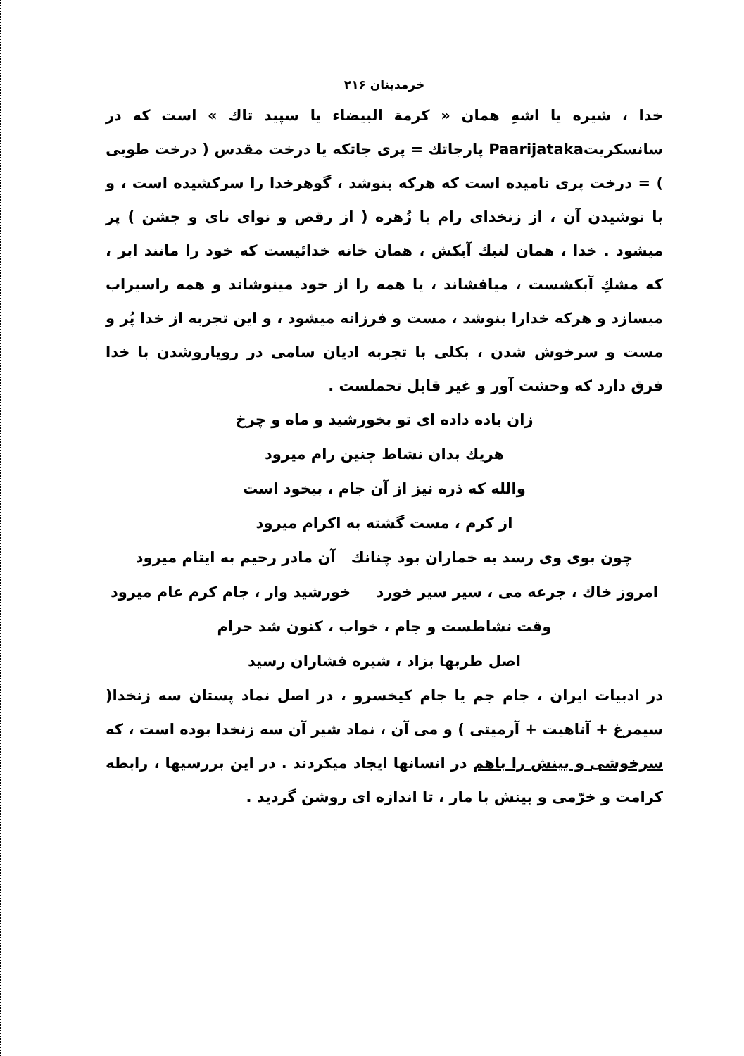خرمدینان ۲۱۶
خدا ، شیره یا اشهِ همان « کرمة البیضاء یا سپید تاك » است که در سانسکریتPaarijataka پارجاتك = پری جاتکه یا درخت مقدس ( درخت طوبی ) = درخت پری نامیده است که هرکه بنوشد ، گوهرخدا را سرکشیده است ، و با نوشیدن آن ، از زنخدای رام یا زُهره ( از رقص و نوای نای و جشن ) پر میشود . خدا ، همان لنبك آبکش ، همان خانه خدائیست که خود را مانند ابر ، که مشكِ آبکشست ، میافشاند ، یا همه را از خود مینوشاند و همه راسیراب میسازد و هرکه خدارا بنوشد ، مست و فرزانه میشود ، و این تجربه از خدا پُر و مست و سرخوش شدن ، بکلی با تجربه ادیان سامی در رویاروشدن با خدا فرق دارد که وحشت آور و غیر قابل تحملست .
زان باده داده ای تو بخورشید و ماه و چرخ
هریك بدان نشاط چنین رام میرود
والله که ذره نیز از آن جام ، بیخود است
از کرم ، مست گشته به اکرام میرود
چون بوی وی رسد به خماران بود چنانك آن مادر رحیم به ایتام میرود
امروز خاك ، جرعه می ، سیر سیر خورد خورشید وار ، جام کرم عام میرود
وقت نشاطست و جام ، خواب ، کنون شد حرام
اصل طربها بزاد ، شیره فشاران رسید
در ادبیات ایران ، جام جم یا جام کیخسرو ، در اصل نماد پستان سه زنخدا( سیمرغ + آناهیت + آرمیتی ) و می آن ، نماد شیر آن سه زنخدا بوده است ، که سرخوشی و بینش را باهم در انسانها ایجاد میکردند . در این بررسیها ، رابطه کرامت و خرّمی و بینش با مار ، تا اندازه ای روشن گردید .